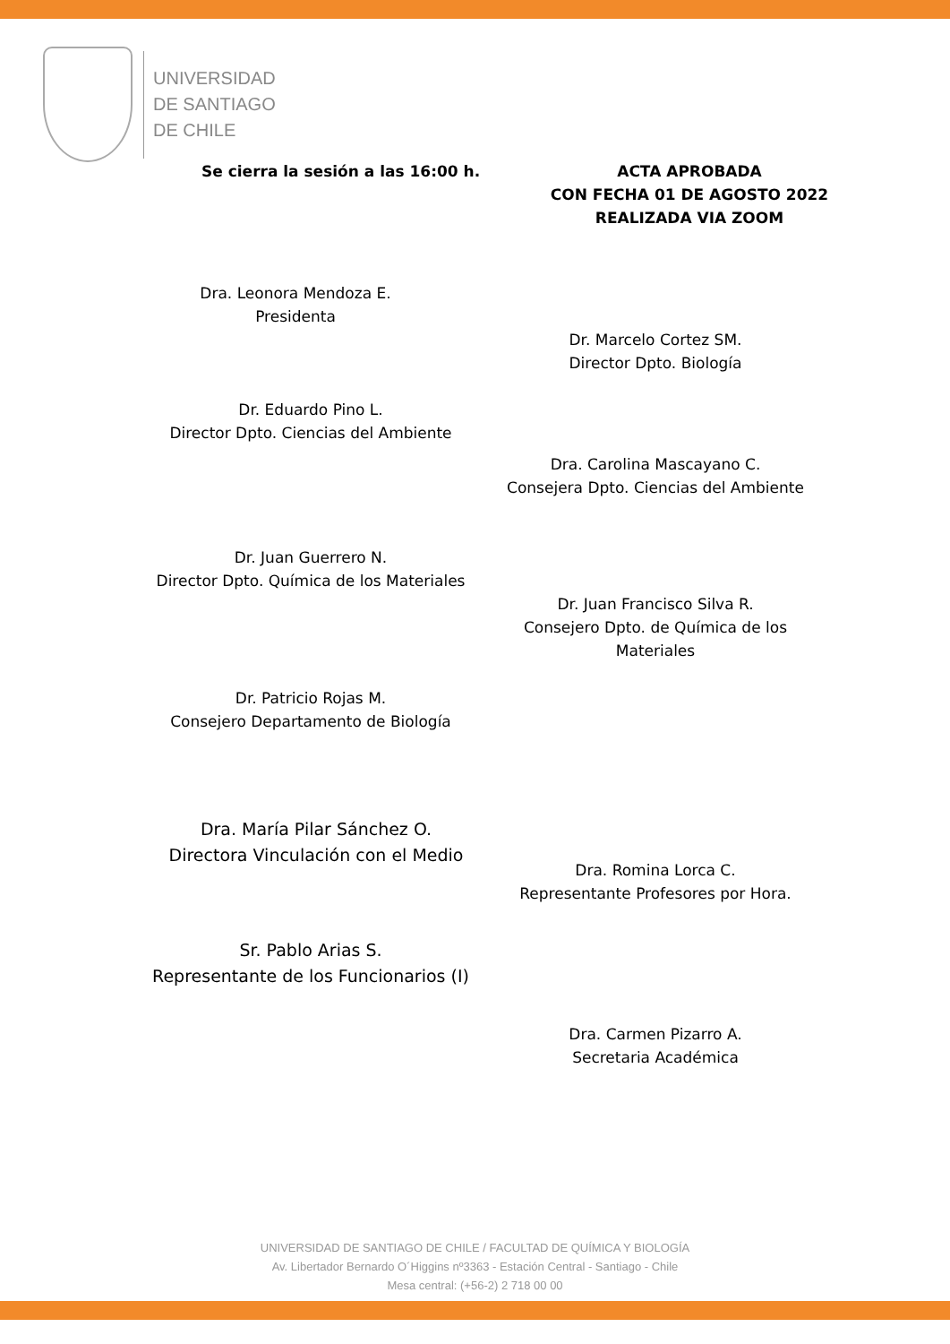UNIVERSIDAD
DE SANTIAGO
DE CHILE
Se cierra la sesión a las 16:00 h.
ACTA APROBADA
CON FECHA 01 DE AGOSTO 2022
REALIZADA VIA ZOOM
Dra. Leonora Mendoza E.
Presidenta
Dr. Marcelo Cortez SM.
Director Dpto. Biología
Dr. Eduardo Pino L.
Director Dpto. Ciencias del Ambiente
Dra. Carolina Mascayano C.
Consejera Dpto. Ciencias del Ambiente
Dr. Juan Guerrero N.
Director Dpto. Química de los Materiales
Dr. Juan Francisco Silva R.
Consejero Dpto. de Química de los Materiales
Dr. Patricio Rojas M.
Consejero Departamento de Biología
Dra. María Pilar Sánchez O.
Directora Vinculación con el Medio
Dra. Romina Lorca C.
Representante Profesores por Hora.
Sr. Pablo Arias S.
Representante de los Funcionarios (I)
Dra. Carmen Pizarro A.
Secretaria Académica
UNIVERSIDAD DE SANTIAGO DE CHILE / FACULTAD DE QUÍMICA Y BIOLOGÍA
Av. Libertador Bernardo O´Higgins nº3363 - Estación Central - Santiago - Chile
Mesa central: (+56-2) 2 718 00 00